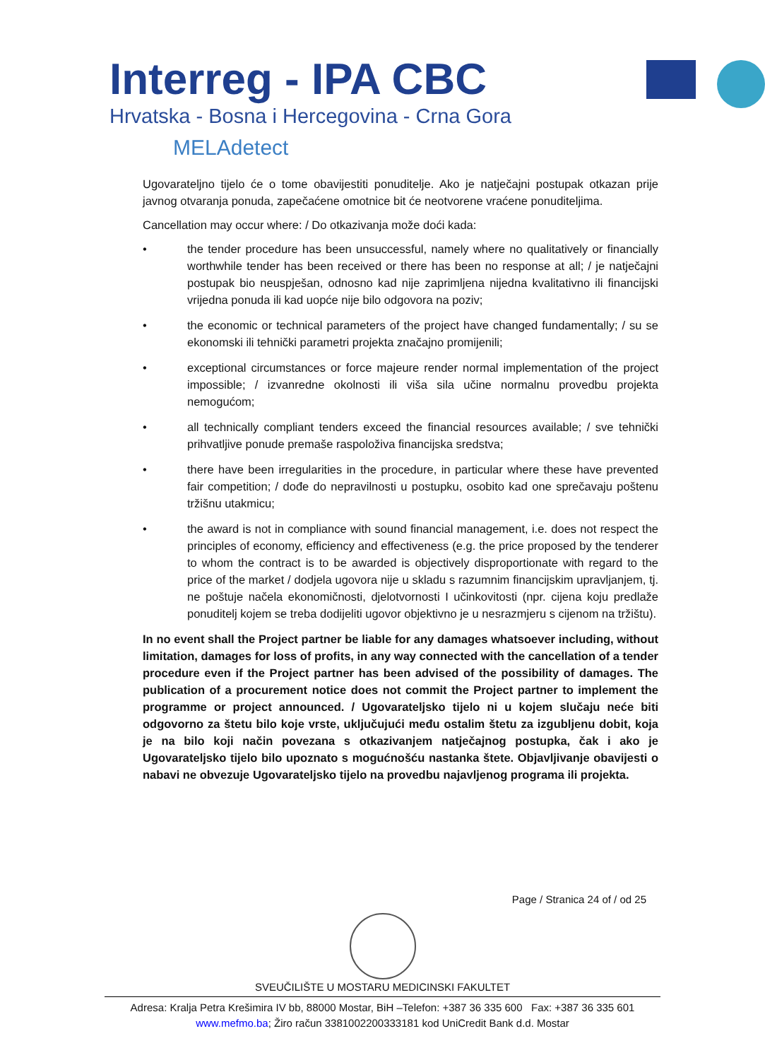Interreg - IPA CBC
Hrvatska - Bosna i Hercegovina - Crna Gora
MELAdetect
Ugovarateljno tijelo će o tome obavijestiti ponuditelje. Ako je natječajni postupak otkazan prije javnog otvaranja ponuda, zapečaćene omotnice bit će neotvorene vraćene ponuditeljima.
Cancellation may occur where: / Do otkazivanja može doći kada:
• the tender procedure has been unsuccessful, namely where no qualitatively or financially worthwhile tender has been received or there has been no response at all; / je natječajni postupak bio neuspješan, odnosno kad nije zaprimljena nijedna kvalitativno ili financijski vrijedna ponuda ili kad uopće nije bilo odgovora na poziv;
• the economic or technical parameters of the project have changed fundamentally; / su se ekonomski ili tehnički parametri projekta značajno promijenili;
• exceptional circumstances or force majeure render normal implementation of the project impossible; / izvanredne okolnosti ili viša sila učine normalnu provedbu projekta nemogućom;
• all technically compliant tenders exceed the financial resources available; / sve tehnički prihvatljive ponude premaše raspoloživa financijska sredstva;
• there have been irregularities in the procedure, in particular where these have prevented fair competition; / dođe do nepravilnosti u postupku, osobito kad one sprečavaju poštenu tržišnu utakmicu;
• the award is not in compliance with sound financial management, i.e. does not respect the principles of economy, efficiency and effectiveness (e.g. the price proposed by the tenderer to whom the contract is to be awarded is objectively disproportionate with regard to the price of the market / dodjela ugovora nije u skladu s razumnim financijskim upravljanjem, tj. ne poštuje načela ekonomičnosti, djelotvornosti I učinkovitosti (npr. cijena koju predlaže ponuditelj kojem se treba dodijeliti ugovor objektivno je u nesrazmjeru s cijenom na tržištu).
In no event shall the Project partner be liable for any damages whatsoever including, without limitation, damages for loss of profits, in any way connected with the cancellation of a tender procedure even if the Project partner has been advised of the possibility of damages. The publication of a procurement notice does not commit the Project partner to implement the programme or project announced. / Ugovarateljsko tijelo ni u kojem slučaju neće biti odgovorno za štetu bilo koje vrste, uključujući među ostalim štetu za izgubljenu dobit, koja je na bilo koji način povezana s otkazivanjem natječajnog postupka, čak i ako je Ugovarateljsko tijelo bilo upoznato s mogućnošću nastanka štete. Objavljivanje obavijesti o nabavi ne obvezuje Ugovarateljsko tijelo na provedbu najavljenog programa ili projekta.
Page / Stranica 24 of / od 25
SVEUČILIŠTE U MOSTARU MEDICINSKI FAKULTET
Adresa: Kralja Petra Krešimira IV bb, 88000 Mostar, BiH –Telefon: +387 36 335 600 Fax: +387 36 335 601
www.mefmo.ba; Žiro račun 3381002200333181 kod UniCredit Bank d.d. Mostar